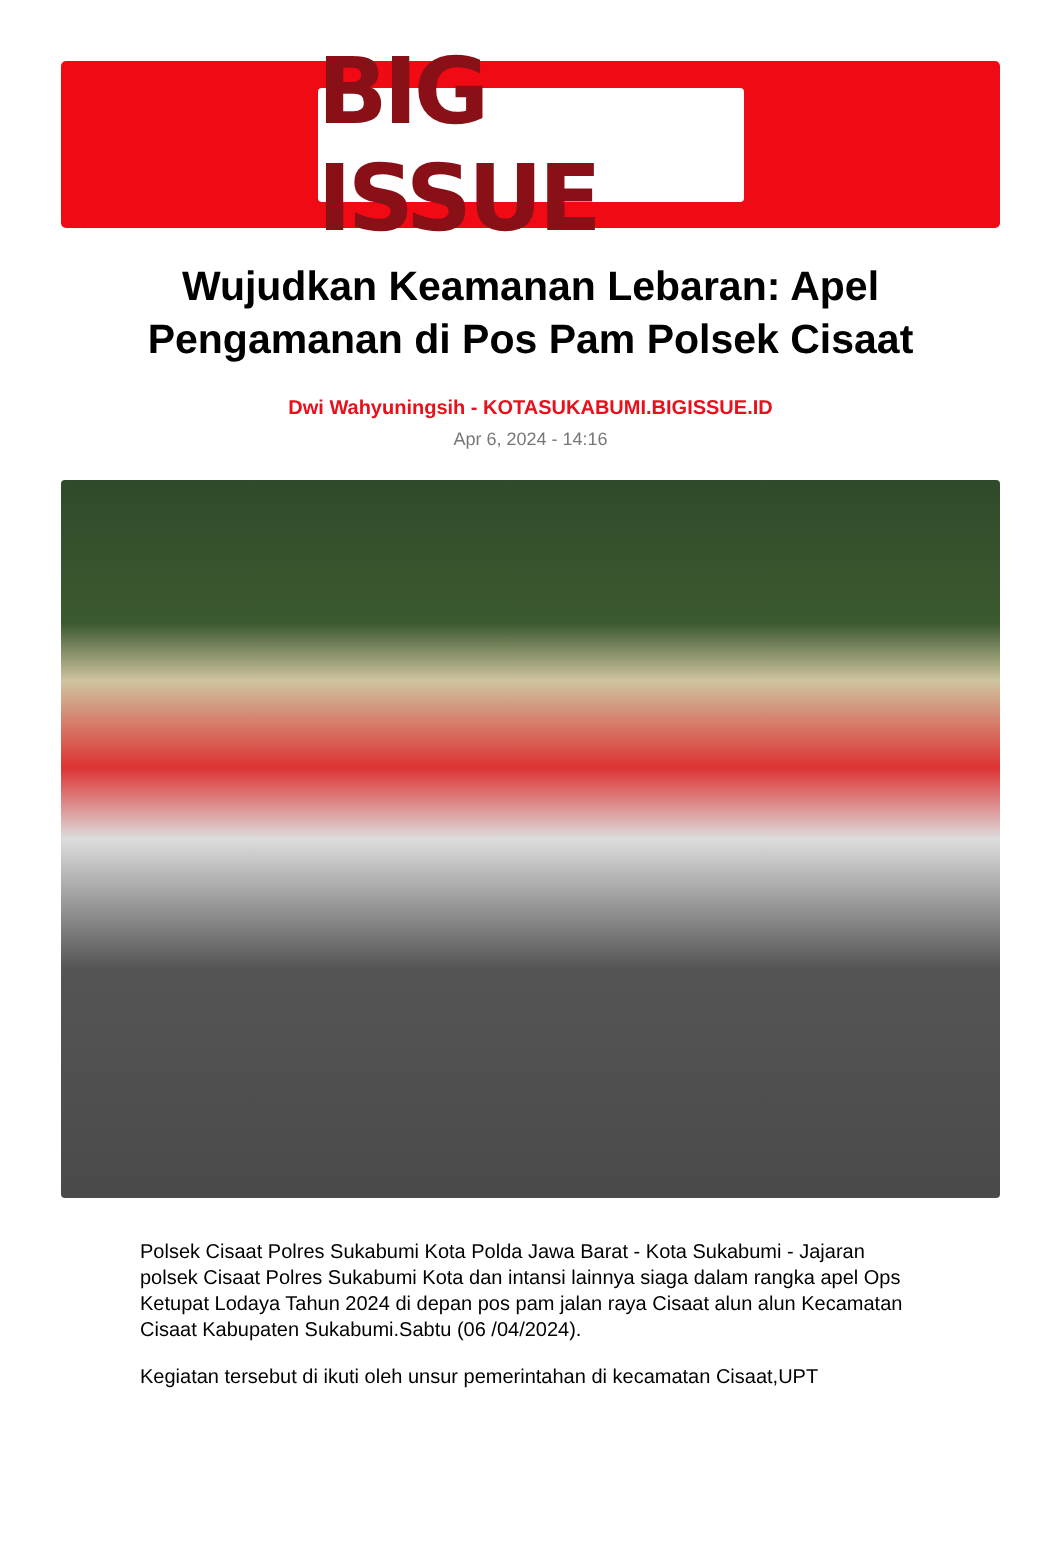BIG ISSUE
Wujudkan Keamanan Lebaran: Apel Pengamanan di Pos Pam Polsek Cisaat
Dwi Wahyuningsih - KOTASUKABUMI.BIGISSUE.ID
Apr 6, 2024 - 14:16
Polsek Cisaat Polres Sukabumi Kota Polda Jawa Barat - Kota Sukabumi - Jajaran polsek Cisaat Polres Sukabumi Kota dan intansi lainnya siaga dalam rangka apel Ops Ketupat Lodaya Tahun 2024 di depan pos pam jalan raya Cisaat alun alun Kecamatan Cisaat Kabupaten Sukabumi.Sabtu (06 /04/2024).
Kegiatan tersebut di ikuti oleh unsur pemerintahan di kecamatan Cisaat,UPT